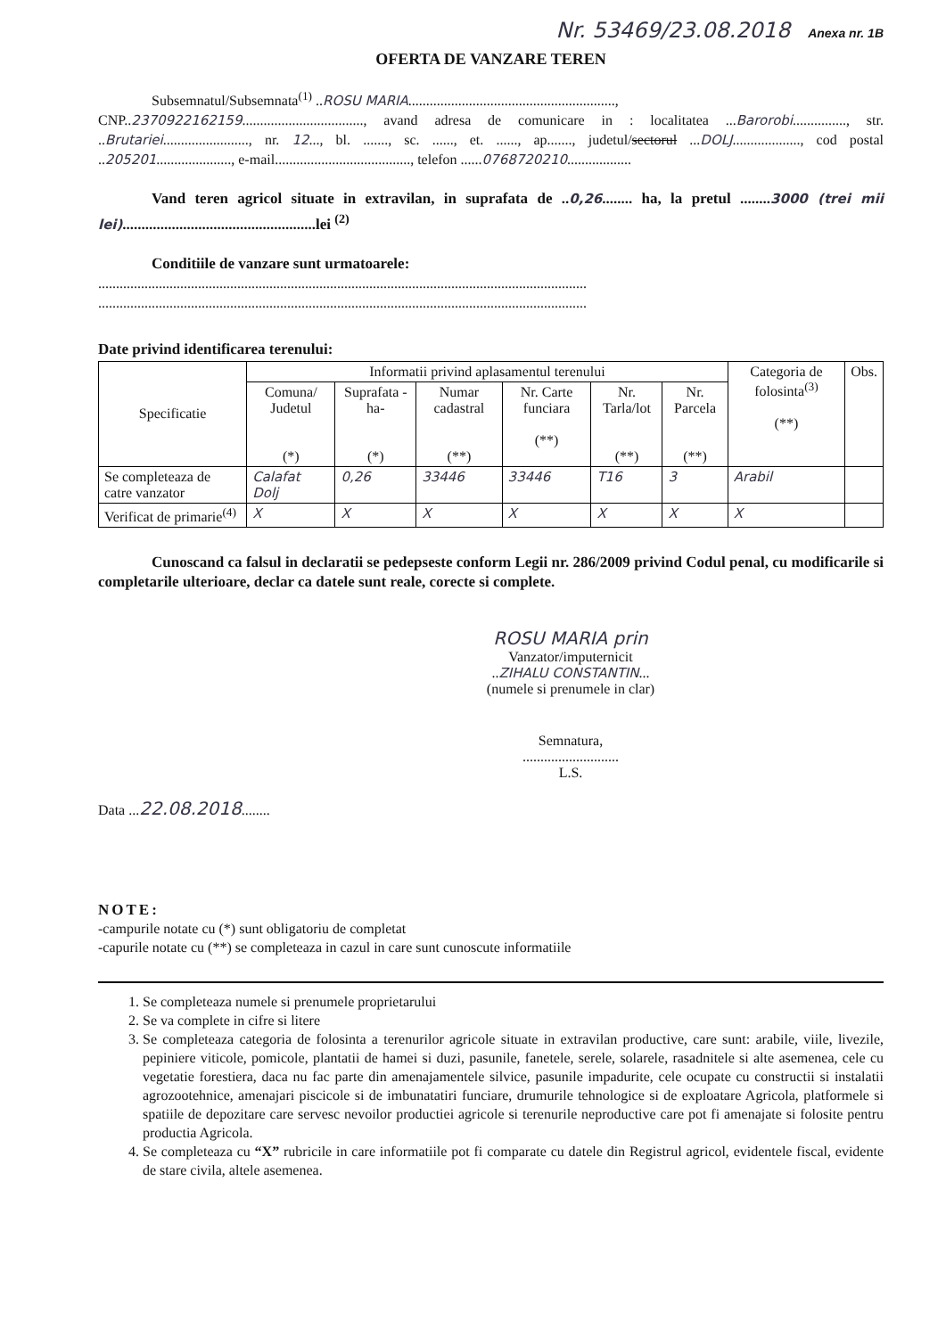Nr. 53469/23.08.2018 Anexa nr. 1B
OFERTA DE VANZARE TEREN
Subsemnatul/Subsemnata<sup>(1)</sup> ..ROSU MARIA..........................................................,
CNP..2370922162159.................................., avand adresa de comunicare in : localitatea ...Barorobi..............., str. ..Brutariei........................, nr. 12..., bl. ......., sc. ......, et. ......, ap......., judetul/sectorul ...DOLJ..................., cod postal ..205201....................., e-mail......................................, telefon ......0768720210..................
Vand teren agricol situate in extravilan, in suprafata de ..0,26........ ha, la pretul ........3000 (trei mii lei)...................................................lei <sup>(2)</sup>
Conditiile de vanzare sunt urmatoarele:
.........................................................................................................................................
.........................................................................................................................................
Date privind identificarea terenului:
| Specificatie | Informatii privind aplasamentul terenului | | | | | | Categoria de folosinta<sup>(3)</sup> (**) | Obs. |
| --- | --- | --- | --- | --- | --- | --- | --- | --- |
| | Comuna/ Judetul (*) | Suprafata -ha- (*) | Numar cadastral (**) | Nr. Carte funciara (**) | Nr. Tarla/lot (**) | Nr. Parcela (**) | | |
| Se completeaza de catre vanzator | Calafat Dolj | 0,26 | 33446 | 33446 | T16 | 3 | Arabil | |
| Verificat de primarie<sup>(4)</sup> | X | X | X | X | X | X | X | |
Cunoscand ca falsul in declaratii se pedepseste conform Legii nr. 286/2009 privind Codul penal, cu modificarile si completarile ulterioare, declar ca datele sunt reale, corecte si complete.
ROSU MARIA prin
Vanzator/imputernicit
..ZIHALU CONSTANTIN...
(numele si prenumele in clar)
Semnatura,
...........................
L.S.
Data ...22.08.2018........
NOTE:
-campurile notate cu (*) sunt obligatoriu de completat
-capurile notate cu (**) se completeaza in cazul in care sunt cunoscute informatiile
1. Se completeaza numele si prenumele proprietarului
2. Se va complete in cifre si litere
3. Se completeaza categoria de folosinta a terenurilor agricole situate in extravilan productive, care sunt: arabile, viile, livezile, pepiniere viticole, pomicole, plantatii de hamei si duzi, pasunile, fanetele, serele, solarele, rasadnitele si alte asemenea, cele cu vegetatie forestiera, daca nu fac parte din amenajamentele silvice, pasunile impadurite, cele ocupate cu constructii si instalatii agrozootehnice, amenajari piscicole si de imbunatatiri funciare, drumurile tehnologice si de exploatare Agricola, platformele si spatiile de depozitare care servesc nevoilor productiei agricole si terenurile neproductive care pot fi amenajate si folosite pentru productia Agricola.
4. Se completeaza cu “X” rubricile in care informatiile pot fi comparate cu datele din Registrul agricol, evidentele fiscal, evidente de stare civila, altele asemenea.